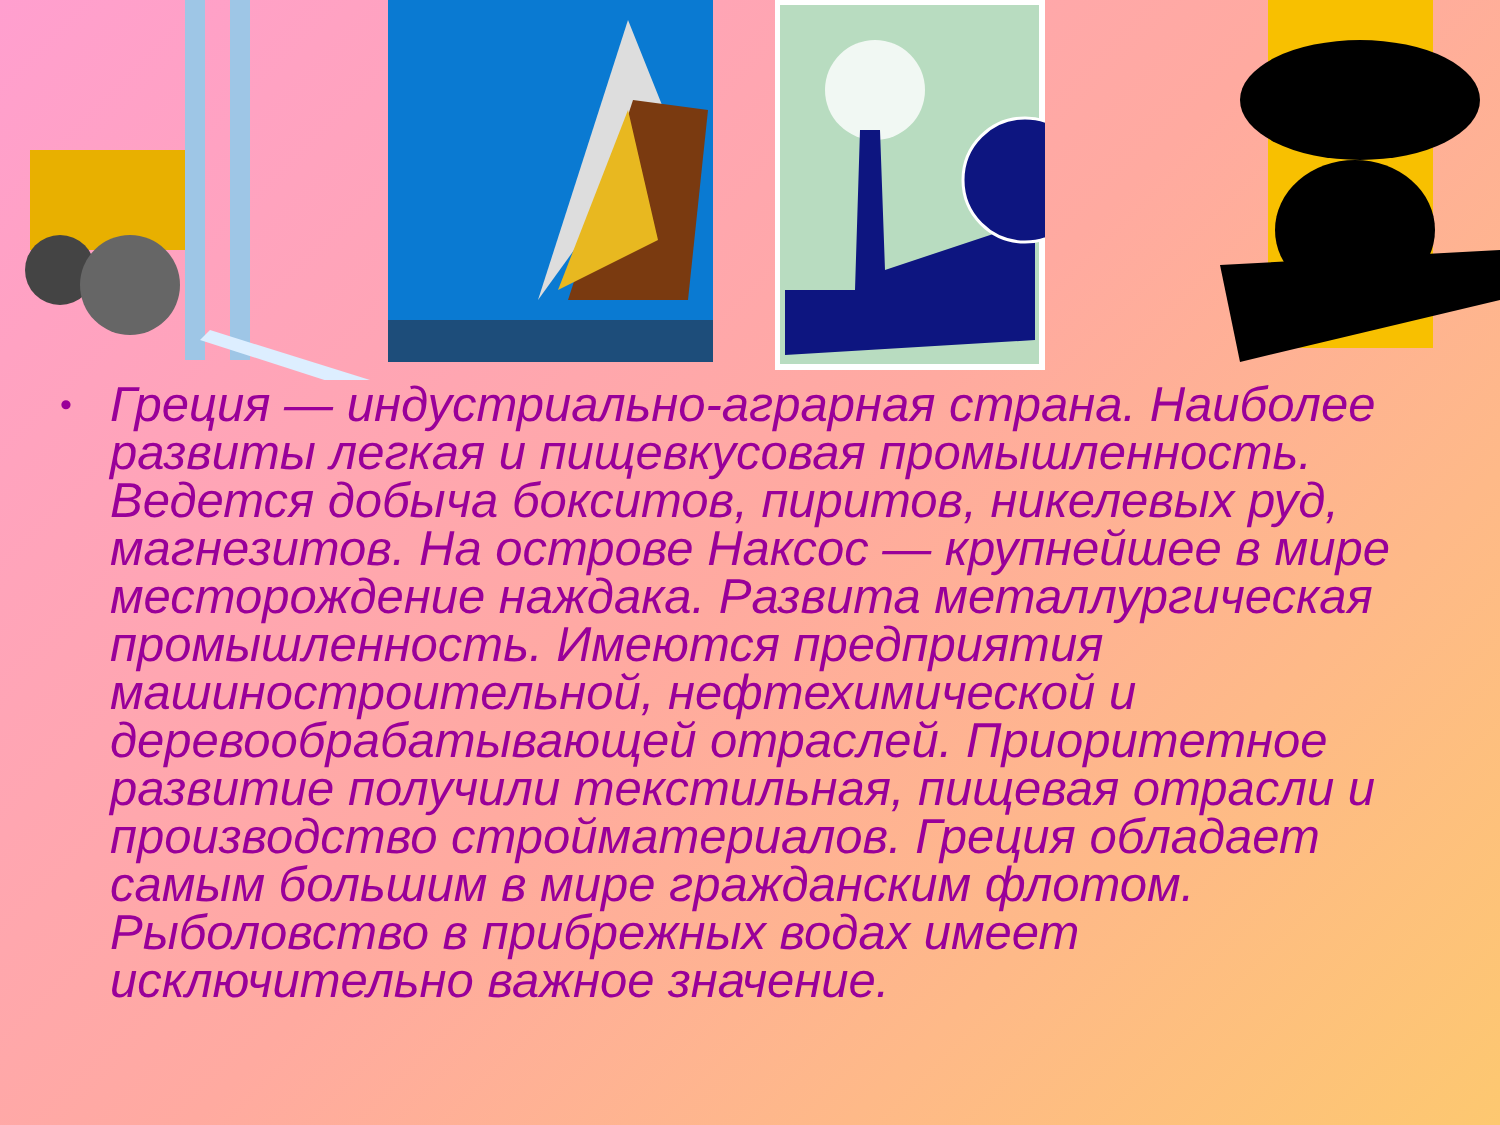•
Греция — индустриально-аграрная страна. Наиболее развиты легкая и пищевкусовая промышленность. Ведется добыча бокситов, пиритов, никелевых руд, магнезитов. На острове Наксос — крупнейшее в мире месторождение наждака. Развита металлургическая промышленность. Имеются предприятия машиностроительной, нефтехимической и деревообрабатывающей отраслей. Приоритетное развитие получили текстильная, пищевая отрасли и производство стройматериалов. Греция обладает самым большим в мире гражданским флотом. Рыболовство в прибрежных водах имеет исключительно важное значение.